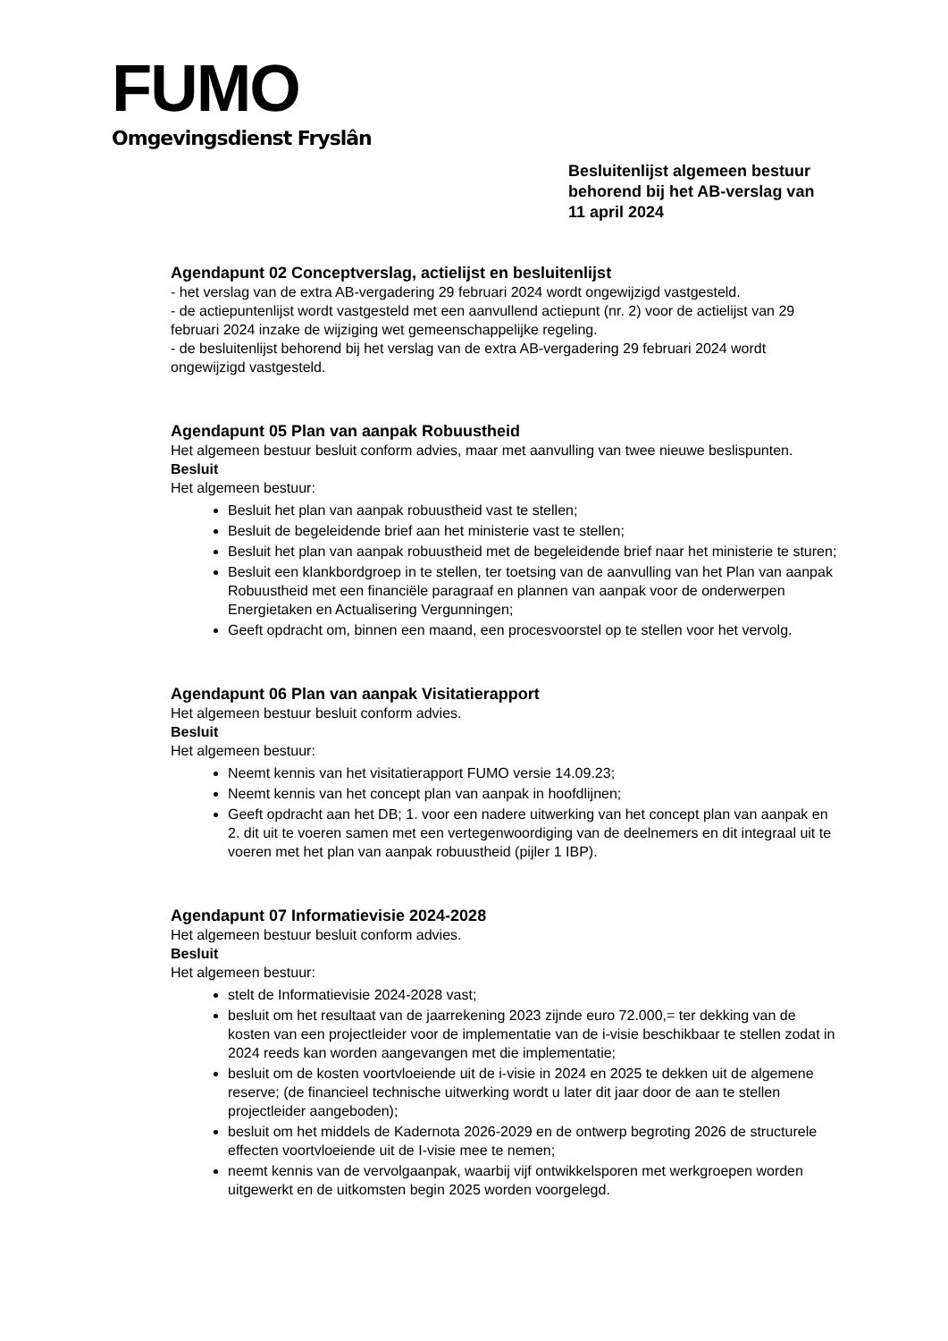FUMO
Omgevingsdienst Fryslân
Besluitenlijst algemeen bestuur
behorend bij het AB-verslag van
11 april 2024
Agendapunt 02 Conceptverslag, actielijst en besluitenlijst
- het verslag van de extra AB-vergadering 29 februari 2024 wordt ongewijzigd vastgesteld.
- de actiepuntenlijst wordt vastgesteld met een aanvullend actiepunt (nr. 2) voor de actielijst van 29 februari 2024 inzake de wijziging wet gemeenschappelijke regeling.
- de besluitenlijst behorend bij het verslag van de extra AB-vergadering 29 februari 2024 wordt ongewijzigd vastgesteld.
Agendapunt 05 Plan van aanpak Robuustheid
Het algemeen bestuur besluit conform advies, maar met aanvulling van twee nieuwe beslispunten.
Besluit
Het algemeen bestuur:
Besluit het plan van aanpak robuustheid vast te stellen;
Besluit de begeleidende brief aan het ministerie vast te stellen;
Besluit het plan van aanpak robuustheid met de begeleidende brief naar het ministerie te sturen;
Besluit een klankbordgroep in te stellen, ter toetsing van de aanvulling van het Plan van aanpak Robuustheid met een financiële paragraaf en plannen van aanpak voor de onderwerpen Energietaken en Actualisering Vergunningen;
Geeft opdracht om, binnen een maand, een procesvoorstel op te stellen voor het vervolg.
Agendapunt 06 Plan van aanpak Visitatierapport
Het algemeen bestuur besluit conform advies.
Besluit
Het algemeen bestuur:
Neemt kennis van het visitatierapport FUMO versie 14.09.23;
Neemt kennis van het concept plan van aanpak in hoofdlijnen;
Geeft opdracht aan het DB; 1. voor een nadere uitwerking van het concept plan van aanpak en 2. dit uit te voeren samen met een vertegenwoordiging van de deelnemers en dit integraal uit te voeren met het plan van aanpak robuustheid (pijler 1 IBP).
Agendapunt 07 Informatievisie 2024-2028
Het algemeen bestuur besluit conform advies.
Besluit
Het algemeen bestuur:
stelt de Informatievisie 2024-2028 vast;
besluit om het resultaat van de jaarrekening 2023 zijnde euro 72.000,= ter dekking van de kosten van een projectleider voor de implementatie van de i-visie beschikbaar te stellen zodat in 2024 reeds kan worden aangevangen met die implementatie;
besluit om de kosten voortvloeiende uit de i-visie in 2024 en 2025 te dekken uit de algemene reserve; (de financieel technische uitwerking wordt u later dit jaar door de aan te stellen projectleider aangeboden);
besluit om het middels de Kadernota 2026-2029 en de ontwerp begroting 2026 de structurele effecten voortvloeiende uit de I-visie mee te nemen;
neemt kennis van de vervolgaanpak, waarbij vijf ontwikkelsporen met werkgroepen worden uitgewerkt en de uitkomsten begin 2025 worden voorgelegd.